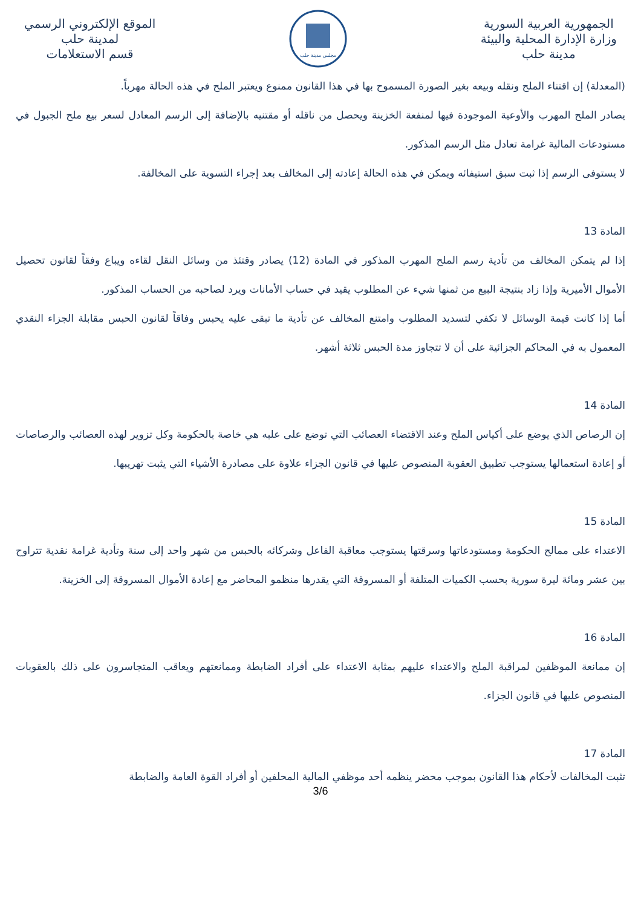الجمهورية العربية السورية
وزارة الإدارة المحلية والبيئة
مدينة حلب
مجلس مدينة حلب
الموقع الإلكتروني الرسمي
لمدينة حلب
قسم الاستعلامات
(المعدلة) إن اقتناء الملح ونقله وبيعه بغير الصورة المسموح بها في هذا القانون ممنوع ويعتبر الملح في هذه الحالة مهرباً.
يصادر الملح المهرب والأوعية الموجودة فيها لمنفعة الخزينة ويحصل من ناقله أو مقتنيه بالإضافة إلى الرسم المعادل لسعر بيع ملح الجبول في مستودعات المالية غرامة تعادل مثل الرسم المذكور.
لا يستوفى الرسم إذا ثبت سبق استيفائه ويمكن في هذه الحالة إعادته إلى المخالف بعد إجراء التسوية على المخالفة.
المادة 13
إذا لم يتمكن المخالف من تأدية رسم الملح المهرب المذكور في المادة (12) يصادر وقتئذ من وسائل النقل لقاءه ويباع وفقاً لقانون تحصيل الأموال الأميرية وإذا زاد بنتيجة البيع من ثمنها شيء عن المطلوب يقيد في حساب الأمانات ويرد لصاحبه من الحساب المذكور.
أما إذا كانت قيمة الوسائل لا تكفي لتسديد المطلوب وامتنع المخالف عن تأدية ما تبقى عليه يحبس وفاقاً لقانون الحبس مقابلة الجزاء النقدي المعمول به في المحاكم الجزائية على أن لا تتجاوز مدة الحبس ثلاثة أشهر.
المادة 14
إن الرصاص الذي يوضع على أكياس الملح وعند الاقتضاء العصائب التي توضع على علبه هي خاصة بالحكومة وكل تزوير لهذه العصائب والرصاصات أو إعادة استعمالها يستوجب تطبيق العقوبة المنصوص عليها في قانون الجزاء علاوة على مصادرة الأشياء التي يثبت تهريبها.
المادة 15
الاعتداء على ممالح الحكومة ومستودعاتها وسرقتها يستوجب معاقبة الفاعل وشركائه بالحبس من شهر واحد إلى سنة وتأدية غرامة نقدية تتراوح بين عشر ومائة ليرة سورية بحسب الكميات المتلفة أو المسروقة التي يقدرها منظمو المحاضر مع إعادة الأموال المسروقة إلى الخزينة.
المادة 16
إن ممانعة الموظفين لمراقبة الملح والاعتداء عليهم بمثابة الاعتداء على أفراد الضابطة وممانعتهم ويعاقب المتجاسرون على ذلك بالعقوبات المنصوص عليها في قانون الجزاء.
المادة 17
تثبت المخالفات لأحكام هذا القانون بموجب محضر ينظمه أحد موظفي المالية المحلفين أو أفراد القوة العامة والضابطة
3/6